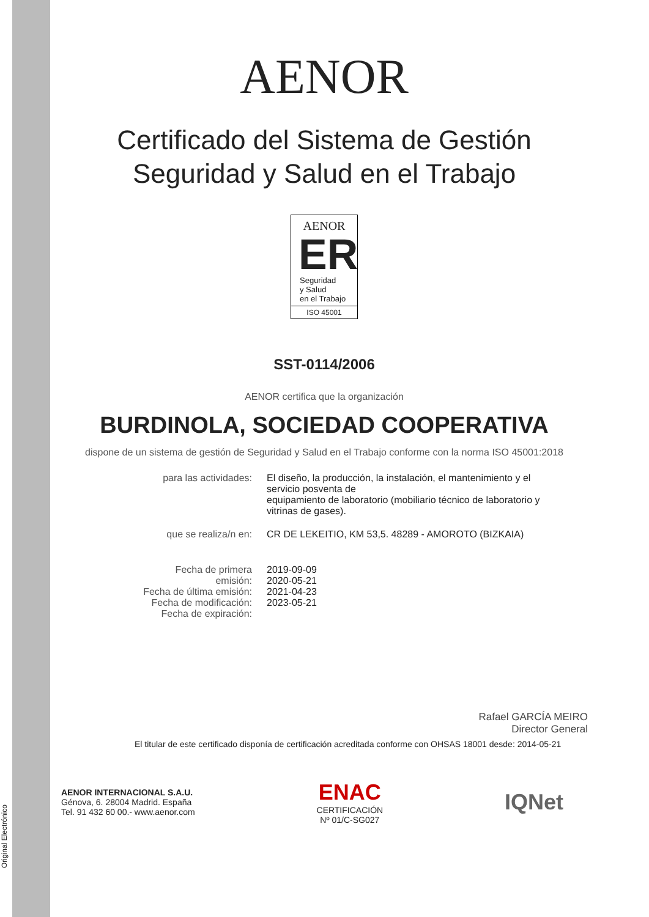AENOR
Certificado del Sistema de Gestión
Seguridad y Salud en el Trabajo
AENOR
ER
Seguridad
y Salud
en el Trabajo
ISO 45001
SST-0114/2006
AENOR certifica que la organización
BURDINOLA, SOCIEDAD COOPERATIVA
dispone de un sistema de gestión de Seguridad y Salud en el Trabajo conforme con la norma ISO 45001:2018
| para las actividades: | El diseño, la producción, la instalación, el mantenimiento y el servicio posventa de equipamiento de laboratorio (mobiliario técnico de laboratorio y vitrinas de gases). |
| que se realiza/n en: | CR DE LEKEITIO, KM 53,5. 48289 - AMOROTO (BIZKAIA) |
| Fecha de primera emisión: Fecha de última emisión: Fecha de modificación: Fecha de expiración: | 2019-09-09 2020-05-21 2021-04-23 2023-05-21 |
Rafael GARCÍA MEIRO
Director General
El titular de este certificado disponía de certificación acreditada conforme con OHSAS 18001 desde: 2014-05-21
AENOR INTERNACIONAL S.A.U.
Génova, 6. 28004 Madrid. España
Tel. 91 432 60 00.- www.aenor.com
ENAC
CERTIFICACIÓN
Nº 01/C-SG027
IQNet
Original Electrónico